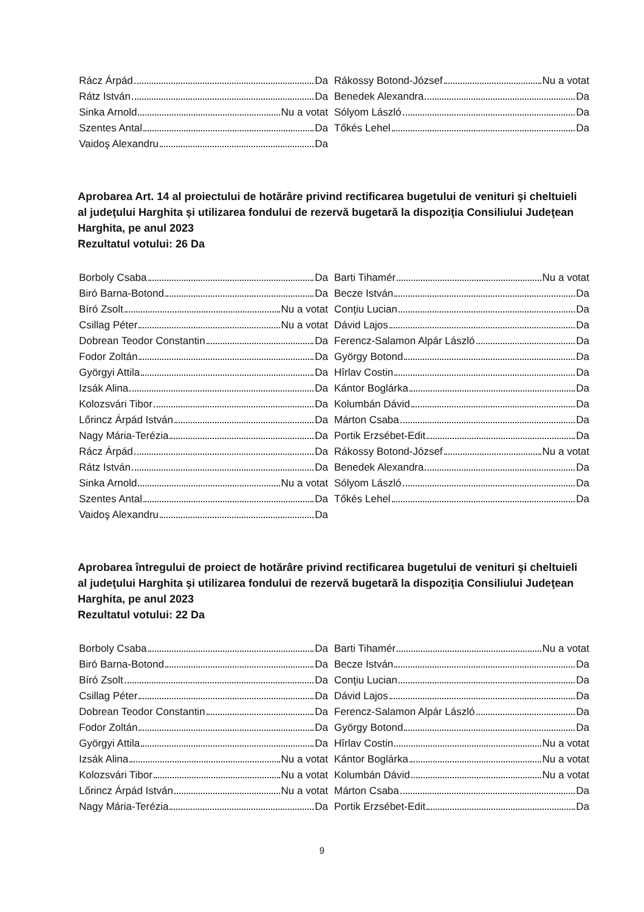Rácz Árpád Da
Rátz István Da
Sinka Arnold Nu a votat
Szentes Antal Da
Vaidoş Alexandru Da
Rákossy Botond-József Nu a votat
Benedek Alexandra Da
Sólyom László Da
Tőkés Lehel Da
Aprobarea Art. 14 al proiectului de hotărâre privind rectificarea bugetului de venituri şi cheltuieli al judeţului Harghita şi utilizarea fondului de rezervă bugetară la dispoziţia Consiliului Judeţean Harghita, pe anul 2023
Rezultatul votului: 26 Da
Borboly Csaba Da
Biró Barna-Botond Da
Bíró Zsolt Nu a votat
Csillag Péter Nu a votat
Dobrean Teodor Constantin Da
Fodor Zoltán Da
Györgyi Attila Da
Izsák Alina Da
Kolozsvári Tibor Da
Lőrincz Árpád István Da
Nagy Mária-Terézia Da
Rácz Árpád Da
Rátz István Da
Sinka Arnold Nu a votat
Szentes Antal Da
Vaidoş Alexandru Da
Barti Tihamér Nu a votat
Becze István Da
Conţiu Lucian Da
Dávid Lajos Da
Ferencz-Salamon Alpár László Da
György Botond Da
Hîrlav Costin Da
Kántor Boglárka Da
Kolumbán Dávid Da
Márton Csaba Da
Portik Erzsébet-Edit Da
Rákossy Botond-József Nu a votat
Benedek Alexandra Da
Sólyom László Da
Tőkés Lehel Da
Aprobarea întregului de proiect de hotărâre privind rectificarea bugetului de venituri şi cheltuieli al judeţului Harghita şi utilizarea fondului de rezervă bugetară la dispoziţia Consiliului Judeţean Harghita, pe anul 2023
Rezultatul votului: 22 Da
Borboly Csaba Da
Biró Barna-Botond Da
Bíró Zsolt Da
Csillag Péter Da
Dobrean Teodor Constantin Da
Fodor Zoltán Da
Györgyi Attila Da
Izsák Alina Nu a votat
Kolozsvári Tibor Nu a votat
Lőrincz Árpád István Nu a votat
Nagy Mária-Terézia Da
Barti Tihamér Nu a votat
Becze István Da
Conţiu Lucian Da
Dávid Lajos Da
Ferencz-Salamon Alpár László Da
György Botond Da
Hîrlav Costin Nu a votat
Kántor Boglárka Nu a votat
Kolumbán Dávid Nu a votat
Márton Csaba Da
Portik Erzsébet-Edit Da
9